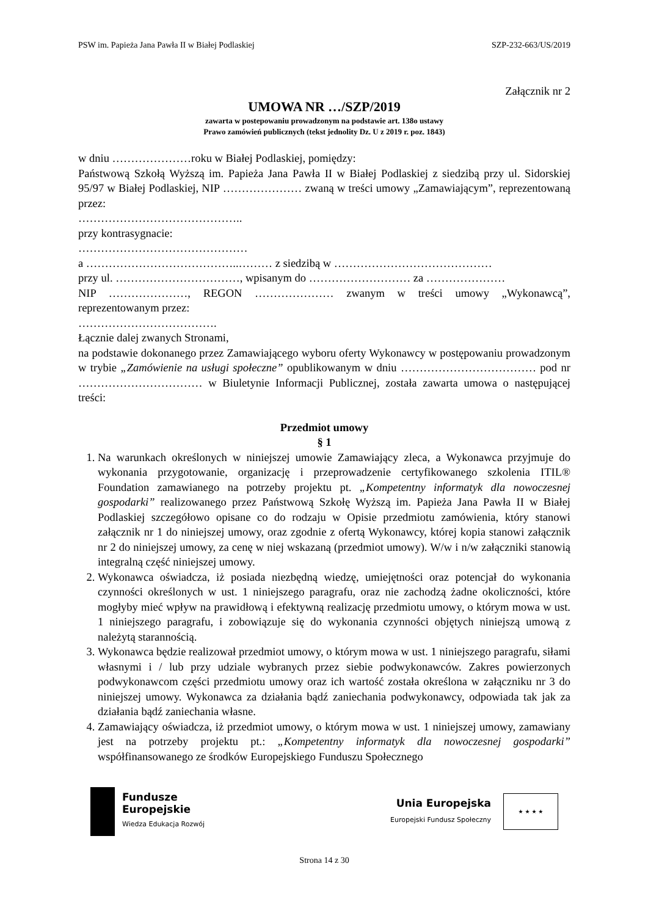PSW im. Papieża Jana Pawła II w Białej Podlaskiej SZP-232-663/US/2019
Załącznik nr 2
UMOWA NR …/SZP/2019
zawarta w postepowaniu prowadzonym na podstawie art. 138o ustawy
Prawo zamówień publicznych (tekst jednolity Dz. U z 2019 r. poz. 1843)
w dniu …………………roku w Białej Podlaskiej, pomiędzy:
Państwową Szkołą Wyższą im. Papieża Jana Pawła II w Białej Podlaskiej z siedzibą przy ul. Sidorskiej 95/97 w Białej Podlaskiej, NIP ………………… zwaną w treści umowy „Zamawiającym”, reprezentowaną przez:
……………………………………..
przy kontrasygnacie:
………………………………………
a …………………………………..……… z siedzibą w ……………………………………
przy ul. ……………………………, wpisanym do ……………………… za …………………
NIP …………………, REGON ………………… zwanym w treści umowy „Wykonawcą”, reprezentowanym przez:
……………………………….
Łącznie dalej zwanych Stronami,
na podstawie dokonanego przez Zamawiającego wyboru oferty Wykonawcy w postępowaniu prowadzonym w trybie „Zamówienie na usługi społeczne” opublikowanym w dniu ……………………………… pod nr …………………………… w Biuletynie Informacji Publicznej, została zawarta umowa o następującej treści:
Przedmiot umowy
§ 1
1. Na warunkach określonych w niniejszej umowie Zamawiający zleca, a Wykonawca przyjmuje do wykonania przygotowanie, organizację i przeprowadzenie certyfikowanego szkolenia ITIL® Foundation zamawianego na potrzeby projektu pt. „Kompetentny informatyk dla nowoczesnej gospodarki” realizowanego przez Państwową Szkołę Wyższą im. Papieża Jana Pawła II w Białej Podlaskiej szczegółowo opisane co do rodzaju w Opisie przedmiotu zamówienia, który stanowi załącznik nr 1 do niniejszej umowy, oraz zgodnie z ofertą Wykonawcy, której kopia stanowi załącznik nr 2 do niniejszej umowy, za cenę w niej wskazaną (przedmiot umowy). W/w i n/w załączniki stanowią integralną część niniejszej umowy.
2. Wykonawca oświadcza, iż posiada niezbędną wiedzę, umiejętności oraz potencjał do wykonania czynności określonych w ust. 1 niniejszego paragrafu, oraz nie zachodzą żadne okoliczności, które mogłyby mieć wpływ na prawidłową i efektywną realizację przedmiotu umowy, o którym mowa w ust. 1 niniejszego paragrafu, i zobowiązuje się do wykonania czynności objętych niniejszą umową z należytą starannością.
3. Wykonawca będzie realizował przedmiot umowy, o którym mowa w ust. 1 niniejszego paragrafu, siłami własnymi i / lub przy udziale wybranych przez siebie podwykonawców. Zakres powierzonych podwykonawcom części przedmiotu umowy oraz ich wartość została określona w załączniku nr 3 do niniejszej umowy. Wykonawca za działania bądź zaniechania podwykonawcy, odpowiada tak jak za działania bądź zaniechania własne.
4. Zamawiający oświadcza, iż przedmiot umowy, o którym mowa w ust. 1 niniejszej umowy, zamawiany jest na potrzeby projektu pt.: „Kompetentny informatyk dla nowoczesnej gospodarki” współfinansowanego ze środków Europejskiego Funduszu Społecznego
Fundusze
Europejskie
Wiedza Edukacja Rozwój
Unia Europejska
Europejski Fundusz Społeczny
★ ★ ★ ★
Strona 14 z 30